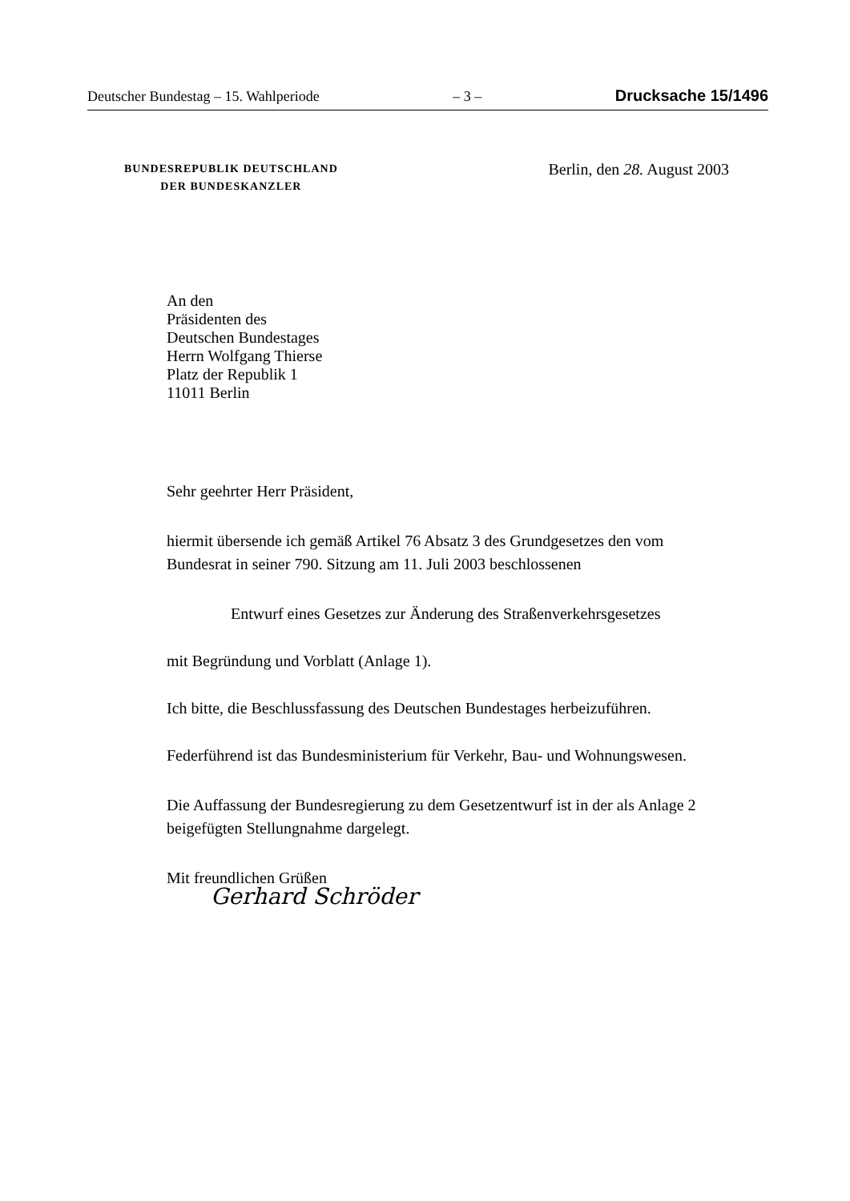Deutscher Bundestag – 15. Wahlperiode – 3 – Drucksache 15/1496
BUNDESREPUBLIK DEUTSCHLAND
DER BUNDESKANZLER
Berlin, den 28. August 2003
An den
Präsidenten des
Deutschen Bundestages
Herrn Wolfgang Thierse
Platz der Republik 1
11011 Berlin
Sehr geehrter Herr Präsident,
hiermit übersende ich gemäß Artikel 76 Absatz 3 des Grundgesetzes den vom Bundesrat in seiner 790. Sitzung am 11. Juli 2003 beschlossenen
Entwurf eines Gesetzes zur Änderung des Straßenverkehrsgesetzes
mit Begründung und Vorblatt (Anlage 1).
Ich bitte, die Beschlussfassung des Deutschen Bundestages herbeizuführen.
Federführend ist das Bundesministerium für Verkehr, Bau- und Wohnungswesen.
Die Auffassung der Bundesregierung zu dem Gesetzentwurf ist in der als Anlage 2 beigefügten Stellungnahme dargelegt.
Mit freundlichen Grüßen
Gerhard Schröder